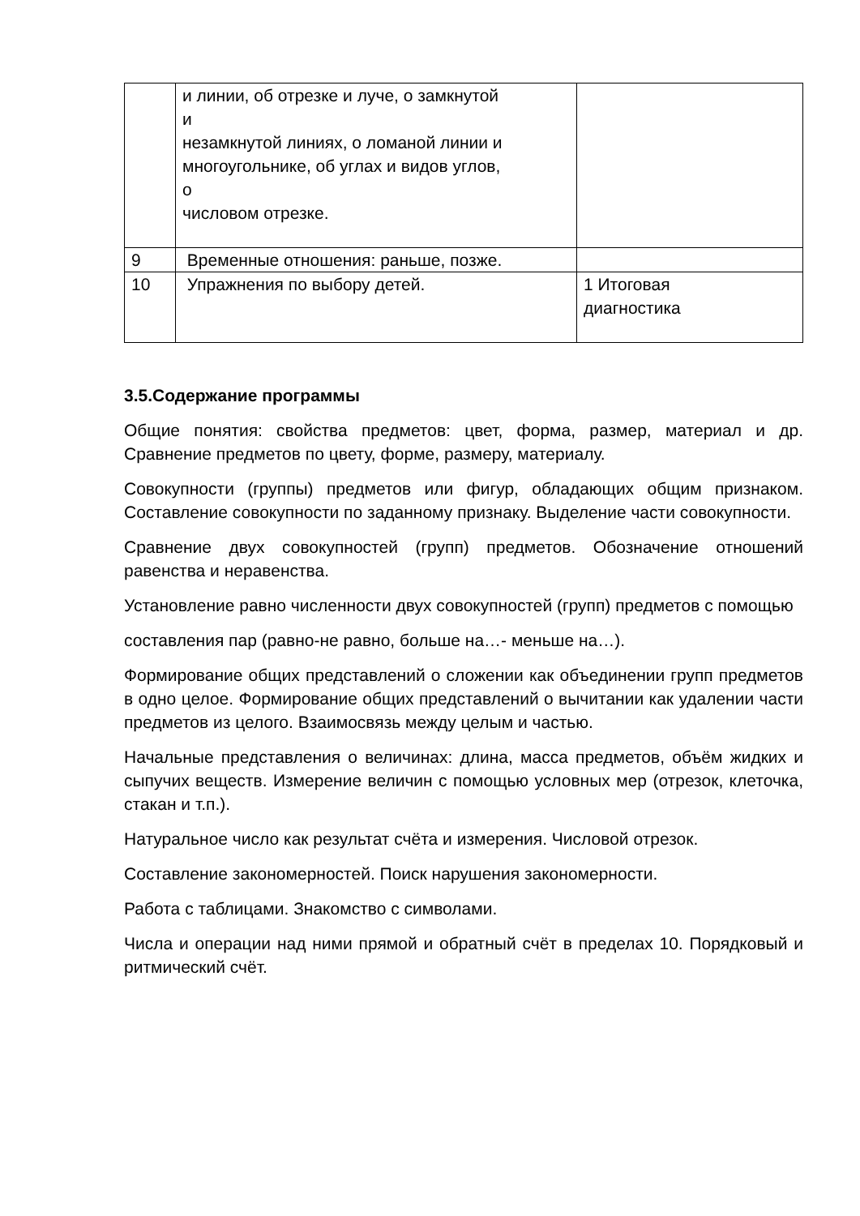| | и линии, об отрезке и луче, о замкнутой и незамкнутой линиях, о ломаной линии и многоугольнике, об углах и видов углов, о числовом отрезке. | |
| 9 | Временные отношения: раньше, позже. | |
| 10 | Упражнения по выбору детей. | 1 Итоговая диагностика |
3.5.Содержание программы
Общие понятия: свойства предметов: цвет, форма, размер, материал и др. Сравнение предметов по цвету, форме, размеру, материалу.
Совокупности (группы) предметов или фигур, обладающих общим признаком. Составление совокупности по заданному признаку. Выделение части совокупности.
Сравнение двух совокупностей (групп) предметов. Обозначение отношений равенства и неравенства.
Установление равно численности двух совокупностей (групп) предметов с помощью
составления пар (равно-не равно, больше на…- меньше на…).
Формирование общих представлений о сложении как объединении групп предметов в одно целое. Формирование общих представлений о вычитании как удалении части предметов из целого. Взаимосвязь между целым и частью.
Начальные представления о величинах: длина, масса предметов, объём жидких и сыпучих веществ. Измерение величин с помощью условных мер (отрезок, клеточка, стакан и т.п.).
Натуральное число как результат счёта и измерения. Числовой отрезок.
Составление закономерностей. Поиск нарушения закономерности.
Работа с таблицами. Знакомство с символами.
Числа и операции над ними прямой и обратный счёт в пределах 10. Порядковый и ритмический счёт.